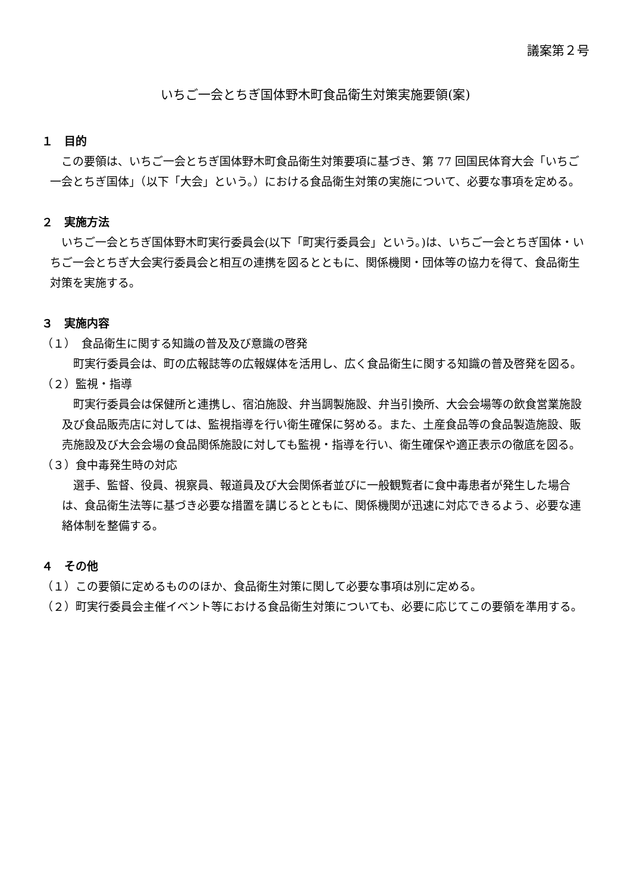議案第２号
いちご一会とちぎ国体野木町食品衛生対策実施要領(案)
１　目的
この要領は、いちご一会とちぎ国体野木町食品衛生対策要項に基づき、第 77 回国民体育大会「いちご一会とちぎ国体」（以下「大会」という。）における食品衛生対策の実施について、必要な事項を定める。
２　実施方法
いちご一会とちぎ国体野木町実行委員会(以下「町実行委員会」という。)は、いちご一会とちぎ国体・いちご一会とちぎ大会実行委員会と相互の連携を図るとともに、関係機関・団体等の協力を得て、食品衛生対策を実施する。
３　実施内容
（１）　食品衛生に関する知識の普及及び意識の啓発
町実行委員会は、町の広報誌等の広報媒体を活用し、広く食品衛生に関する知識の普及啓発を図る。
（２）監視・指導
町実行委員会は保健所と連携し、宿泊施設、弁当調製施設、弁当引換所、大会会場等の飲食営業施設及び食品販売店に対しては、監視指導を行い衛生確保に努める。また、土産食品等の食品製造施設、販売施設及び大会会場の食品関係施設に対しても監視・指導を行い、衛生確保や適正表示の徹底を図る。
（３）食中毒発生時の対応
選手、監督、役員、視察員、報道員及び大会関係者並びに一般観覧者に食中毒患者が発生した場合は、食品衛生法等に基づき必要な措置を講じるとともに、関係機関が迅速に対応できるよう、必要な連絡体制を整備する。
４　その他
（１）この要領に定めるもののほか、食品衛生対策に関して必要な事項は別に定める。
（２）町実行委員会主催イベント等における食品衛生対策についても、必要に応じてこの要領を準用する。